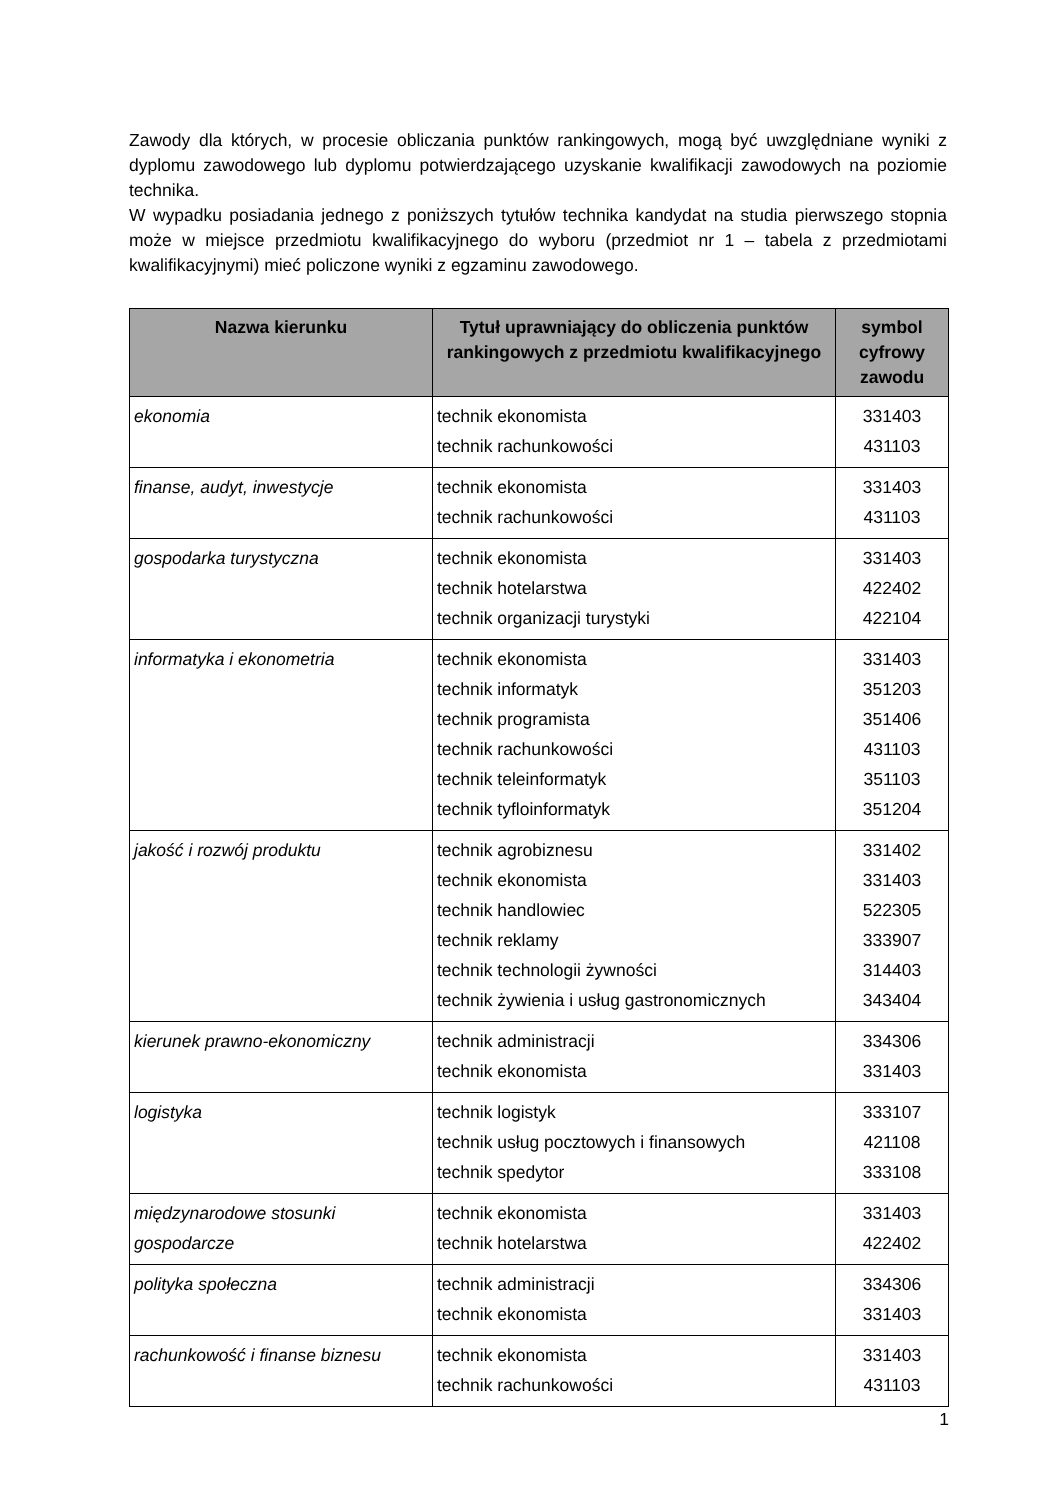Zawody dla których, w procesie obliczania punktów rankingowych, mogą być uwzględniane wyniki z dyplomu zawodowego lub dyplomu potwierdzającego uzyskanie kwalifikacji zawodowych na poziomie technika.
W wypadku posiadania jednego z poniższych tytułów technika kandydat na studia pierwszego stopnia może w miejsce przedmiotu kwalifikacyjnego do wyboru (przedmiot nr 1 – tabela z przedmiotami kwalifikacyjnymi) mieć policzone wyniki z egzaminu zawodowego.
| Nazwa kierunku | Tytuł uprawniający do obliczenia punktów rankingowych z przedmiotu kwalifikacyjnego | symbol cyfrowy zawodu |
| --- | --- | --- |
| ekonomia | technik ekonomista technik rachunkowości | 331403 431103 |
| finanse, audyt, inwestycje | technik ekonomista technik rachunkowości | 331403 431103 |
| gospodarka turystyczna | technik ekonomista technik hotelarstwa technik organizacji turystyki | 331403 422402 422104 |
| informatyka i ekonometria | technik ekonomista technik informatyk technik programista technik rachunkowości technik teleinformatyk technik tyfloinformatyk | 331403 351203 351406 431103 351103 351204 |
| jakość i rozwój produktu | technik agrobiznesu technik ekonomista technik handlowiec technik reklamy technik technologii żywności technik żywienia i usług gastronomicznych | 331402 331403 522305 333907 314403 343404 |
| kierunek prawno-ekonomiczny | technik administracji technik ekonomista | 334306 331403 |
| logistyka | technik logistyk technik usług pocztowych i finansowych technik spedytor | 333107 421108 333108 |
| międzynarodowe stosunki gospodarcze | technik ekonomista technik hotelarstwa | 331403 422402 |
| polityka społeczna | technik administracji technik ekonomista | 334306 331403 |
| rachunkowość i finanse biznesu | technik ekonomista technik rachunkowości | 331403 431103 |
1